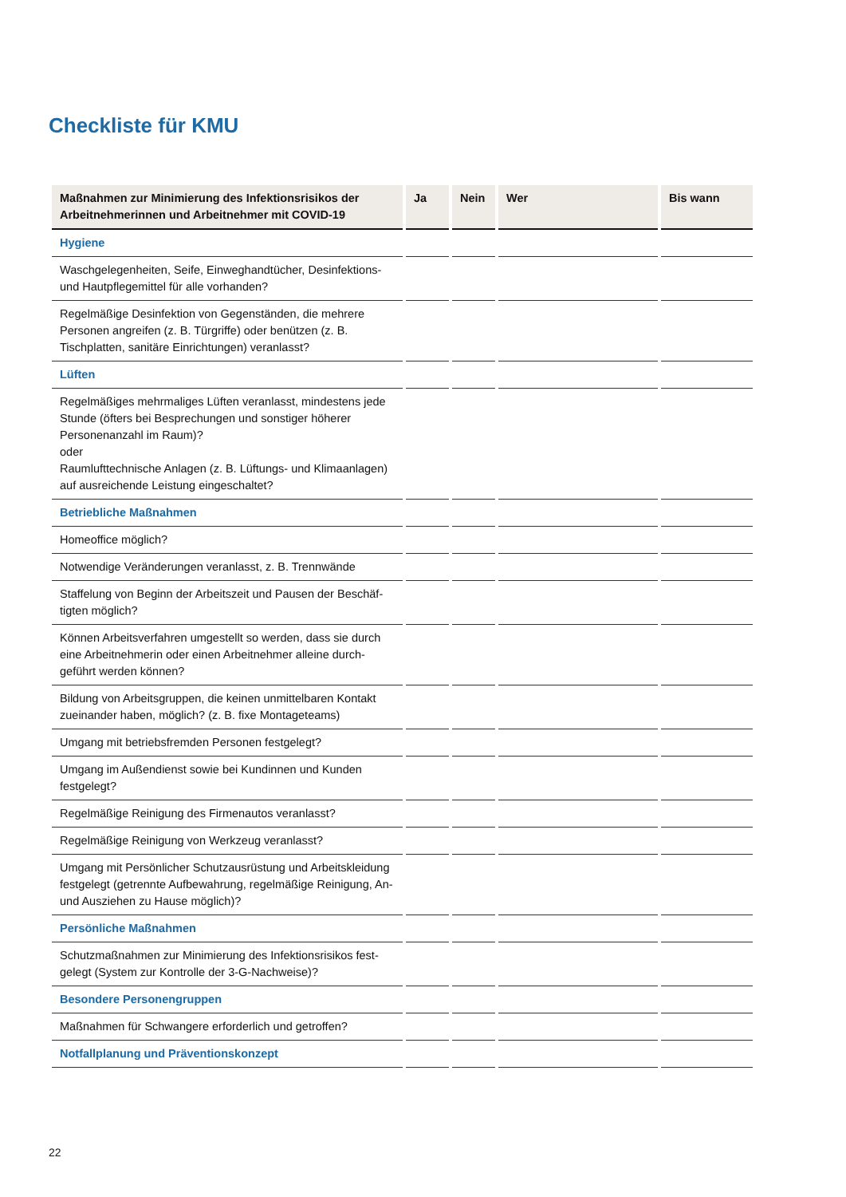Checkliste für KMU
| Maßnahmen zur Minimierung des Infektionsrisikos der Arbeitnehmerinnen und Arbeitnehmer mit COVID-19 | Ja | Nein | Wer | Bis wann |
| --- | --- | --- | --- | --- |
| Hygiene | | | | |
| Waschgelegenheiten, Seife, Einweghandtücher, Desinfektions- und Hautpflegemittel für alle vorhanden? | | | | |
| Regelmäßige Desinfektion von Gegenständen, die mehrere Personen angreifen (z. B. Türgriffe) oder benützen (z. B. Tischplatten, sanitäre Einrichtungen) veranlasst? | | | | |
| Lüften | | | | |
| Regelmäßiges mehrmaliges Lüften veranlasst, mindestens jede Stunde (öfters bei Besprechungen und sonstiger höherer Personenanzahl im Raum)? oder Raumlufttechnische Anlagen (z. B. Lüftungs- und Klimaanlagen) auf ausreichende Leistung eingeschaltet? | | | | |
| Betriebliche Maßnahmen | | | | |
| Homeoffice möglich? | | | | |
| Notwendige Veränderungen veranlasst, z. B. Trennwände | | | | |
| Staffelung von Beginn der Arbeitszeit und Pausen der Beschäf­tigten möglich? | | | | |
| Können Arbeitsverfahren umgestellt so werden, dass sie durch eine Arbeitnehmerin oder einen Arbeitnehmer alleine durch­geführt werden können? | | | | |
| Bildung von Arbeitsgruppen, die keinen unmittelbaren Kontakt zueinander haben, möglich? (z. B. fixe Montageteams) | | | | |
| Umgang mit betriebsfremden Personen festgelegt? | | | | |
| Umgang im Außendienst sowie bei Kundinnen und Kunden festgelegt? | | | | |
| Regelmäßige Reinigung des Firmenautos veranlasst? | | | | |
| Regelmäßige Reinigung von Werkzeug veranlasst? | | | | |
| Umgang mit Persönlicher Schutzausrüstung und Arbeits­kleidung festgelegt (getrennte Aufbewahrung, regelmäßige Reinigung, An- und Ausziehen zu Hause möglich)? | | | | |
| Persönliche Maßnahmen | | | | |
| Schutzmaßnahmen zur Minimierung des Infektionsrisikos fest­gelegt (System zur Kontrolle der 3-G-Nachweise)? | | | | |
| Besondere Personengruppen | | | | |
| Maßnahmen für Schwangere erforderlich und getroffen? | | | | |
| Notfallplanung und Präventionskonzept | | | | |
22